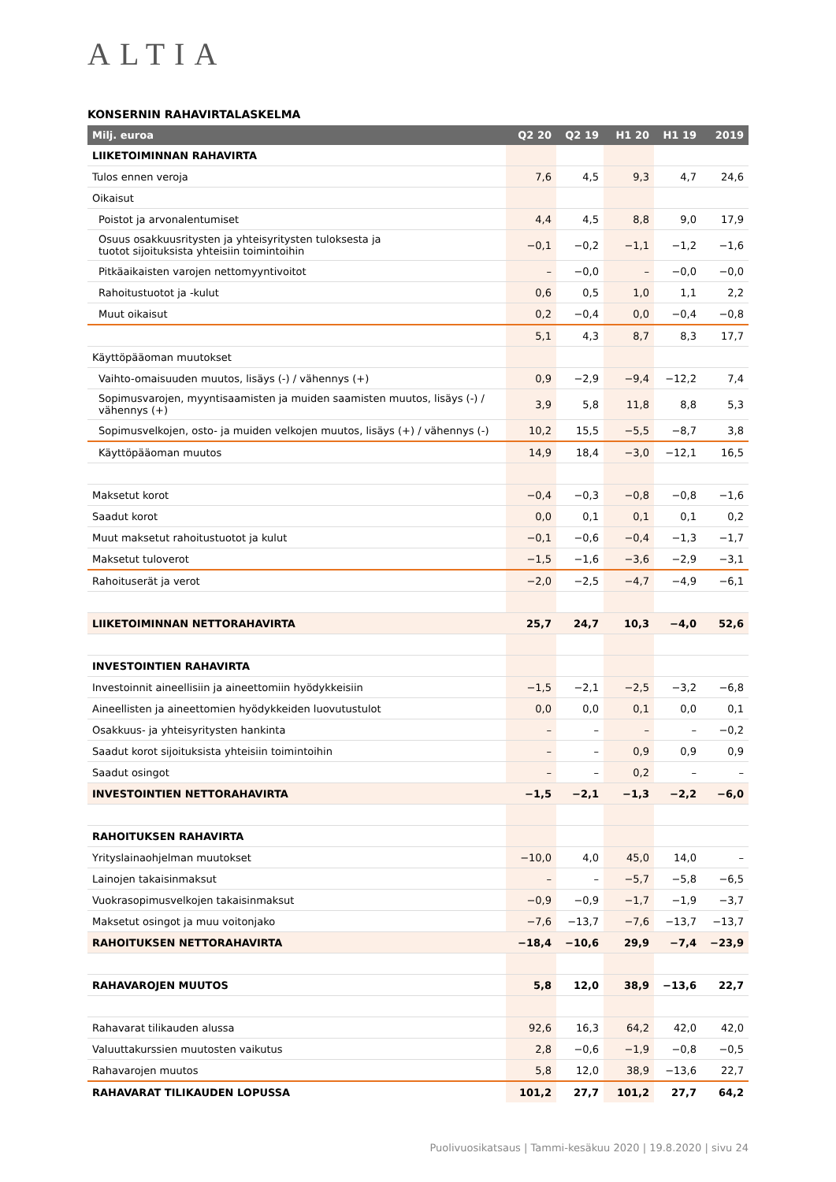ALTIA
KONSERNIN RAHAVIRTALASKELMA
| Milj. euroa | Q2 20 | Q2 19 | H1 20 | H1 19 | 2019 |
| --- | --- | --- | --- | --- | --- |
| LIIKETOIMINNAN RAHAVIRTA | | | | | |
| Tulos ennen veroja | 7,6 | 4,5 | 9,3 | 4,7 | 24,6 |
| Oikaisut | | | | | |
| Poistot ja arvonalentumiset | 4,4 | 4,5 | 8,8 | 9,0 | 17,9 |
| Osuus osakkuusritysten ja yhteisyritysten tuloksesta ja tuotot sijoituksista yhteisiin toimintoihin | −0,1 | −0,2 | −1,1 | −1,2 | −1,6 |
| Pitkäaikaisten varojen nettomyyntivoitot | – | −0,0 | – | −0,0 | −0,0 |
| Rahoitustuotot ja -kulut | 0,6 | 0,5 | 1,0 | 1,1 | 2,2 |
| Muut oikaisut | 0,2 | −0,4 | 0,0 | −0,4 | −0,8 |
| | 5,1 | 4,3 | 8,7 | 8,3 | 17,7 |
| Käyttöpääoman muutokset | | | | | |
| Vaihto-omaisuuden muutos, lisäys (-) / vähennys (+) | 0,9 | −2,9 | −9,4 | −12,2 | 7,4 |
| Sopimusvarojen, myyntisaamisten ja muiden saamisten muutos, lisäys (-) / vähennys (+) | 3,9 | 5,8 | 11,8 | 8,8 | 5,3 |
| Sopimusvelkojen, osto- ja muiden velkojen muutos, lisäys (+) / vähennys (-) | 10,2 | 15,5 | −5,5 | −8,7 | 3,8 |
| Käyttöpääoman muutos | 14,9 | 18,4 | −3,0 | −12,1 | 16,5 |
| Maksetut korot | −0,4 | −0,3 | −0,8 | −0,8 | −1,6 |
| Saadut korot | 0,0 | 0,1 | 0,1 | 0,1 | 0,2 |
| Muut maksetut rahoitustuotot ja kulut | −0,1 | −0,6 | −0,4 | −1,3 | −1,7 |
| Maksetut tuloverot | −1,5 | −1,6 | −3,6 | −2,9 | −3,1 |
| Rahoituserät ja verot | −2,0 | −2,5 | −4,7 | −4,9 | −6,1 |
| LIIKETOIMINNAN NETTORAHAVIRTA | 25,7 | 24,7 | 10,3 | −4,0 | 52,6 |
| INVESTOINTIEN RAHAVIRTA | | | | | |
| Investoinnit aineellisiin ja aineettomiin hyödykkeisiin | −1,5 | −2,1 | −2,5 | −3,2 | −6,8 |
| Aineellisten ja aineettomien hyödykkeiden luovutustulot | 0,0 | 0,0 | 0,1 | 0,0 | 0,1 |
| Osakkuus- ja yhteisyritysten hankinta | – | – | – | – | −0,2 |
| Saadut korot sijoituksista yhteisiin toimintoihin | – | – | 0,9 | 0,9 | 0,9 |
| Saadut osingot | – | – | 0,2 | – | – |
| INVESTOINTIEN NETTORAHAVIRTA | −1,5 | −2,1 | −1,3 | −2,2 | −6,0 |
| RAHOITUKSEN RAHAVIRTA | | | | | |
| Yrityslainaohjelman muutokset | −10,0 | 4,0 | 45,0 | 14,0 | – |
| Lainojen takaisinmaksut | – | – | −5,7 | −5,8 | −6,5 |
| Vuokrasopimusvelkojen takaisinmaksut | −0,9 | −0,9 | −1,7 | −1,9 | −3,7 |
| Maksetut osingot ja muu voitonjako | −7,6 | −13,7 | −7,6 | −13,7 | −13,7 |
| RAHOITUKSEN NETTORAHAVIRTA | −18,4 | −10,6 | 29,9 | −7,4 | −23,9 |
| RAHAVAROJEN MUUTOS | 5,8 | 12,0 | 38,9 | −13,6 | 22,7 |
| Rahavarat tilikauden alussa | 92,6 | 16,3 | 64,2 | 42,0 | 42,0 |
| Valuuttakurssien muutosten vaikutus | 2,8 | −0,6 | −1,9 | −0,8 | −0,5 |
| Rahavarojen muutos | 5,8 | 12,0 | 38,9 | −13,6 | 22,7 |
| RAHAVARAT TILIKAUDEN LOPUSSA | 101,2 | 27,7 | 101,2 | 27,7 | 64,2 |
Puolivuosikatsaus | Tammi-kesäkuu 2020 | 19.8.2020 | sivu 24